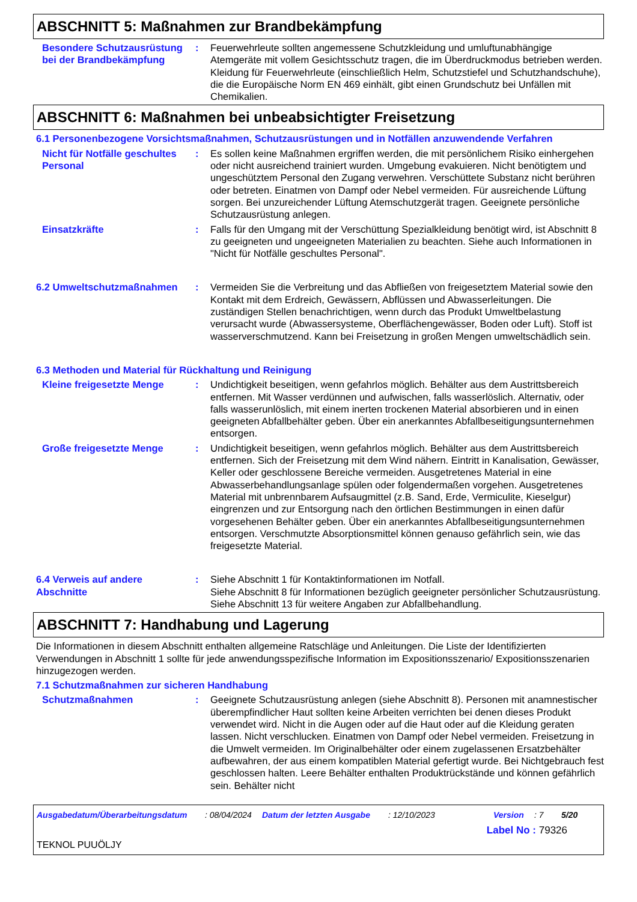ABSCHNITT 5: Maßnahmen zur Brandbekämpfung
Besondere Schutzausrüstung bei der Brandbekämpfung
: Feuerwehrleute sollten angemessene Schutzkleidung und umluftunabhängige Atemgeräte mit vollem Gesichtsschutz tragen, die im Überdruckmodus betrieben werden. Kleidung für Feuerwehrleute (einschließlich Helm, Schutzstiefel und Schutzhandschuhe), die die Europäische Norm EN 469 einhält, gibt einen Grundschutz bei Unfällen mit Chemikalien.
ABSCHNITT 6: Maßnahmen bei unbeabsichtigter Freisetzung
6.1 Personenbezogene Vorsichtsmaßnahmen, Schutzausrüstungen und in Notfällen anzuwendende Verfahren
Nicht für Notfälle geschultes Personal
: Es sollen keine Maßnahmen ergriffen werden, die mit persönlichem Risiko einhergehen oder nicht ausreichend trainiert wurden. Umgebung evakuieren. Nicht benötigtem und ungeschütztem Personal den Zugang verwehren. Verschüttete Substanz nicht berühren oder betreten. Einatmen von Dampf oder Nebel vermeiden. Für ausreichende Lüftung sorgen. Bei unzureichender Lüftung Atemschutzgerät tragen. Geeignete persönliche Schutzausrüstung anlegen.
Einsatzkräfte : Falls für den Umgang mit der Verschüttung Spezialkleidung benötigt wird, ist Abschnitt 8 zu geeigneten und ungeeigneten Materialien zu beachten. Siehe auch Informationen in "Nicht für Notfälle geschultes Personal".
6.2 Umweltschutzmaßnahmen : Vermeiden Sie die Verbreitung und das Abfließen von freigesetztem Material sowie den Kontakt mit dem Erdreich, Gewässern, Abflüssen und Abwasserleitungen. Die zuständigen Stellen benachrichtigen, wenn durch das Produkt Umweltbelastung verursacht wurde (Abwassersysteme, Oberflächengewässer, Boden oder Luft). Stoff ist wasserverschmutzend. Kann bei Freisetzung in großen Mengen umweltschädlich sein.
6.3 Methoden und Material für Rückhaltung und Reinigung
Kleine freigesetzte Menge : Undichtigkeit beseitigen, wenn gefahrlos möglich. Behälter aus dem Austrittsbereich entfernen. Mit Wasser verdünnen und aufwischen, falls wasserlöslich. Alternativ, oder falls wasserunlöslich, mit einem inerten trockenen Material absorbieren und in einen geeigneten Abfallbehälter geben. Über ein anerkanntes Abfallbeseitigungsunternehmen entsorgen.
Große freigesetzte Menge : Undichtigkeit beseitigen, wenn gefahrlos möglich. Behälter aus dem Austrittsbereich entfernen. Sich der Freisetzung mit dem Wind nähern. Eintritt in Kanalisation, Gewässer, Keller oder geschlossene Bereiche vermeiden. Ausgetretenes Material in eine Abwasserbehandlungsanlage spülen oder folgendermaßen vorgehen. Ausgetretenes Material mit unbrennbarem Aufsaugmittel (z.B. Sand, Erde, Vermiculite, Kieselgur) eingrenzen und zur Entsorgung nach den örtlichen Bestimmungen in einen dafür vorgesehenen Behälter geben. Über ein anerkanntes Abfallbeseitigungsunternehmen entsorgen. Verschmutzte Absorptionsmittel können genauso gefährlich sein, wie das freigesetzte Material.
6.4 Verweis auf andere Abschnitte
: Siehe Abschnitt 1 für Kontaktinformationen im Notfall.
Siehe Abschnitt 8 für Informationen bezüglich geeigneter persönlicher Schutzausrüstung.
Siehe Abschnitt 13 für weitere Angaben zur Abfallbehandlung.
ABSCHNITT 7: Handhabung und Lagerung
Die Informationen in diesem Abschnitt enthalten allgemeine Ratschläge und Anleitungen. Die Liste der Identifizierten Verwendungen in Abschnitt 1 sollte für jede anwendungsspezifische Information im Expositionsszenario/ Expositionsszenarien hinzugezogen werden.
7.1 Schutzmaßnahmen zur sicheren Handhabung
Schutzmaßnahmen : Geeignete Schutzausrüstung anlegen (siehe Abschnitt 8). Personen mit anamnestischer überempfindlicher Haut sollten keine Arbeiten verrichten bei denen dieses Produkt verwendet wird. Nicht in die Augen oder auf die Haut oder auf die Kleidung geraten lassen. Nicht verschlucken. Einatmen von Dampf oder Nebel vermeiden. Freisetzung in die Umwelt vermeiden. Im Originalbehälter oder einem zugelassenen Ersatzbehälter aufbewahren, der aus einem kompatiblen Material gefertigt wurde. Bei Nichtgebrauch fest geschlossen halten. Leere Behälter enthalten Produktrückstände und können gefährlich sein. Behälter nicht
Ausgabedatum/Überarbeitungsdatum : 08/04/2024 Datum der letzten Ausgabe : 12/10/2023 Version : 7 5/20
Label No : 79326
TEKNOL PUUÖLJY